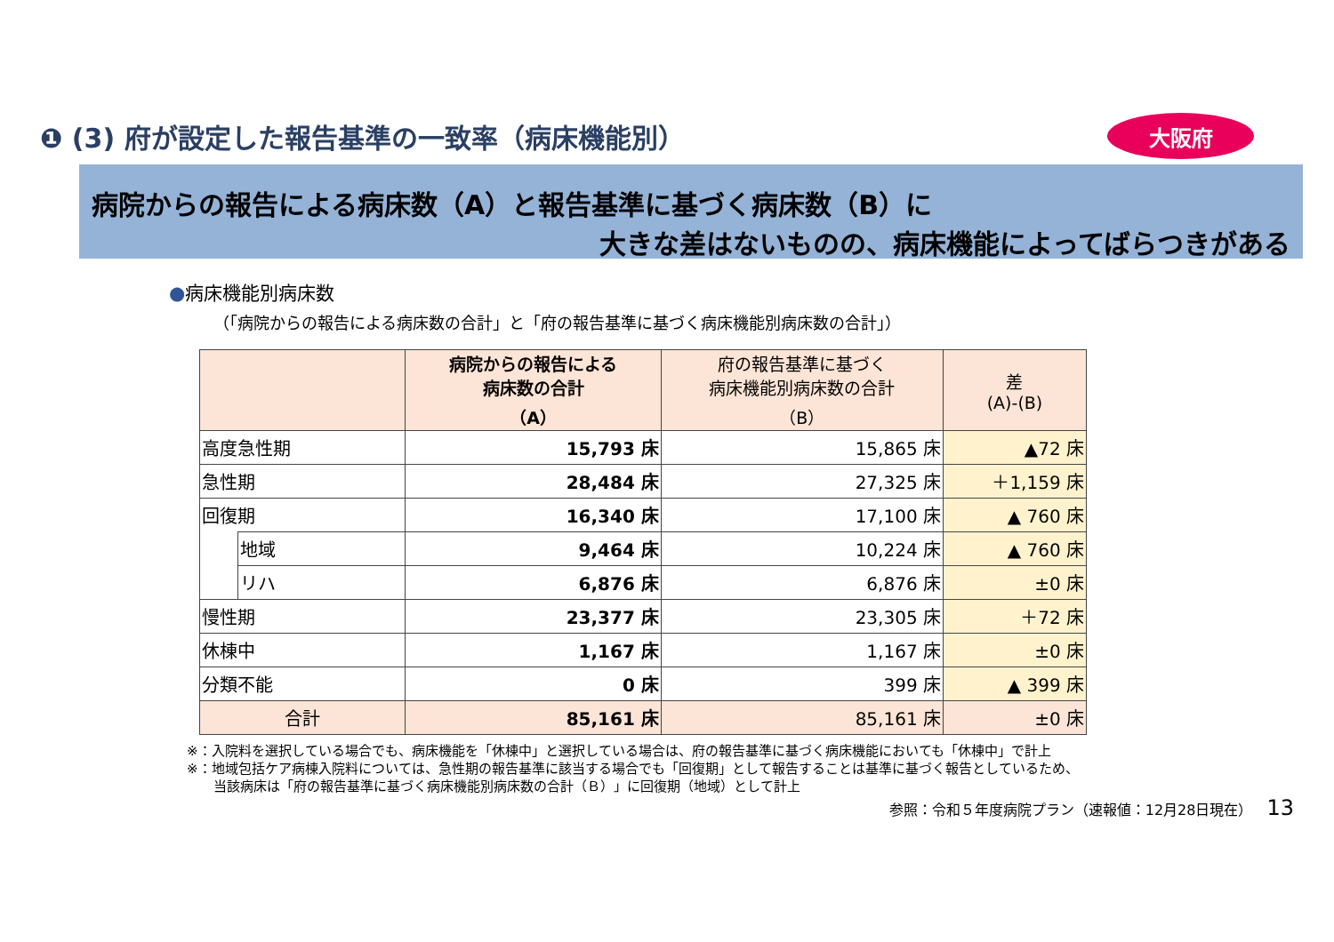❶ (3) 府が設定した報告基準の一致率（病床機能別）
大阪府
病院からの報告による病床数（A）と報告基準に基づく病床数（B）に
大きな差はないものの、病床機能によってばらつきがある
●病床機能別病床数
（「病院からの報告による病床数の合計」と「府の報告基準に基づく病床機能別病床数の合計」）
| | | 病院からの報告による 病床数の合計 （A） | 府の報告基準に基づく 病床機能別病床数の合計 （B） | 差 (A)-(B) |
| --- | --- | --- | --- | --- |
| 高度急性期 | | 15,793 床 | 15,865 床 | ▲72 床 |
| 急性期 | | 28,484 床 | 27,325 床 | ＋1,159 床 |
| 回復期 | | 16,340 床 | 17,100 床 | ▲ 760 床 |
| | 地域 | 9,464 床 | 10,224 床 | ▲ 760 床 |
| | リハ | 6,876 床 | 6,876 床 | ±0 床 |
| 慢性期 | | 23,377 床 | 23,305 床 | ＋72 床 |
| 休棟中 | | 1,167 床 | 1,167 床 | ±0 床 |
| 分類不能 | | 0 床 | 399 床 | ▲ 399 床 |
| 合計 | | 85,161 床 | 85,161 床 | ±0 床 |
※：入院料を選択している場合でも、病床機能を「休棟中」と選択している場合は、府の報告基準に基づく病床機能においても「休棟中」で計上
※：地域包括ケア病棟入院料については、急性期の報告基準に該当する場合でも「回復期」として報告することは基準に基づく報告としているため、
　　当該病床は「府の報告基準に基づく病床機能別病床数の合計（Ｂ）」に回復期（地域）として計上
参照：令和５年度病院プラン（速報値：12月28日現在） 13